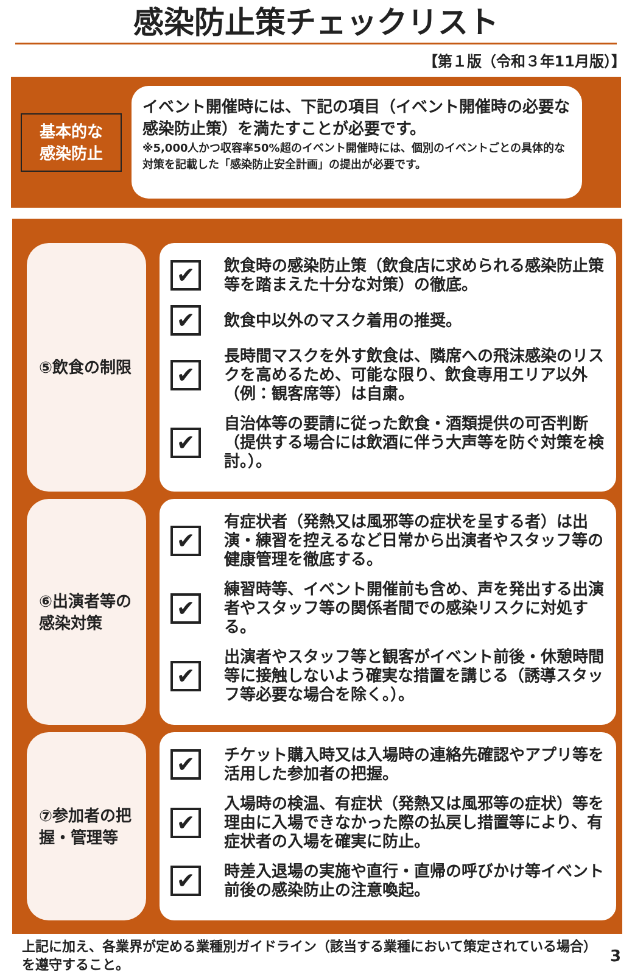感染防止策チェックリスト
【第１版（令和３年11月版）】
基本的な
感染防止
イベント開催時には、下記の項目（イベント開催時の必要な感染防止策）を満たすことが必要です。
※5,000人かつ収容率50%超のイベント開催時には、個別のイベントごとの具体的な対策を記載した「感染防止安全計画」の提出が必要です。
⑤飲食の制限
✔
飲食時の感染防止策（飲食店に求められる感染防止策等を踏まえた十分な対策）の徹底。
✔
飲食中以外のマスク着用の推奨。
✔
長時間マスクを外す飲食は、隣席への飛沫感染のリスクを高めるため、可能な限り、飲食専用エリア以外（例：観客席等）は自粛。
✔
自治体等の要請に従った飲食・酒類提供の可否判断（提供する場合には飲酒に伴う大声等を防ぐ対策を検討。）。
⑥出演者等の感染対策
✔
有症状者（発熱又は風邪等の症状を呈する者）は出演・練習を控えるなど日常から出演者やスタッフ等の健康管理を徹底する。
✔
練習時等、イベント開催前も含め、声を発出する出演者やスタッフ等の関係者間での感染リスクに対処する。
✔
出演者やスタッフ等と観客がイベント前後・休憩時間等に接触しないよう確実な措置を講じる（誘導スタッフ等必要な場合を除く。）。
⑦参加者の把握・管理等
✔
チケット購入時又は入場時の連絡先確認やアプリ等を活用した参加者の把握。
✔
入場時の検温、有症状（発熱又は風邪等の症状）等を理由に入場できなかった際の払戻し措置等により、有症状者の入場を確実に防止。
✔
時差入退場の実施や直行・直帰の呼びかけ等イベント前後の感染防止の注意喚起。
上記に加え、各業界が定める業種別ガイドライン（該当する業種において策定されている場合）を遵守すること。
3